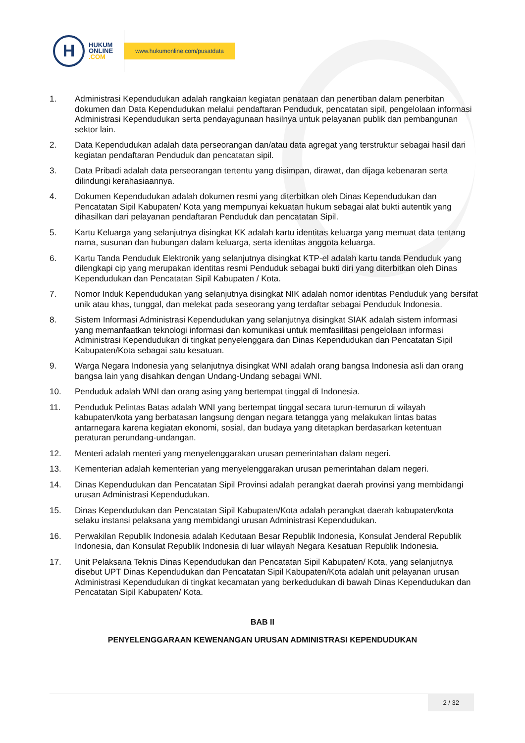H
HUKUM
ONLINE
.COM
www.hukumonline.com/pusatdata
1. Administrasi Kependudukan adalah rangkaian kegiatan penataan dan penertiban dalam penerbitan dokumen dan Data Kependudukan melalui pendaftaran Penduduk, pencatatan sipil, pengelolaan informasi Administrasi Kependudukan serta pendayagunaan hasilnya untuk pelayanan publik dan pembangunan sektor lain.
2. Data Kependudukan adalah data perseorangan dan/atau data agregat yang terstruktur sebagai hasil dari kegiatan pendaftaran Penduduk dan pencatatan sipil.
3. Data Pribadi adalah data perseorangan tertentu yang disimpan, dirawat, dan dijaga kebenaran serta dilindungi kerahasiaannya.
4. Dokumen Kependudukan adalah dokumen resmi yang diterbitkan oleh Dinas Kependudukan dan Pencatatan Sipil Kabupaten/ Kota yang mempunyai kekuatan hukum sebagai alat bukti autentik yang dihasilkan dari pelayanan pendaftaran Penduduk dan pencatatan Sipil.
5. Kartu Keluarga yang selanjutnya disingkat KK adalah kartu identitas keluarga yang memuat data tentang nama, susunan dan hubungan dalam keluarga, serta identitas anggota keluarga.
6. Kartu Tanda Penduduk Elektronik yang selanjutnya disingkat KTP-el adalah kartu tanda Penduduk yang dilengkapi cip yang merupakan identitas resmi Penduduk sebagai bukti diri yang diterbitkan oleh Dinas Kependudukan dan Pencatatan Sipil Kabupaten / Kota.
7. Nomor Induk Kependudukan yang selanjutnya disingkat NIK adalah nomor identitas Penduduk yang bersifat unik atau khas, tunggal, dan melekat pada seseorang yang terdaftar sebagai Penduduk Indonesia.
8. Sistem Informasi Administrasi Kependudukan yang selanjutnya disingkat SIAK adalah sistem informasi yang memanfaatkan teknologi informasi dan komunikasi untuk memfasilitasi pengelolaan informasi Administrasi Kependudukan di tingkat penyelenggara dan Dinas Kependudukan dan Pencatatan Sipil Kabupaten/Kota sebagai satu kesatuan.
9. Warga Negara Indonesia yang selanjutnya disingkat WNI adalah orang bangsa Indonesia asli dan orang bangsa lain yang disahkan dengan Undang-Undang sebagai WNI.
10. Penduduk adalah WNI dan orang asing yang bertempat tinggal di Indonesia.
11. Penduduk Pelintas Batas adalah WNI yang bertempat tinggal secara turun-temurun di wilayah kabupaten/kota yang berbatasan langsung dengan negara tetangga yang melakukan lintas batas antarnegara karena kegiatan ekonomi, sosial, dan budaya yang ditetapkan berdasarkan ketentuan peraturan perundang-undangan.
12. Menteri adalah menteri yang menyelenggarakan urusan pemerintahan dalam negeri.
13. Kementerian adalah kementerian yang menyelenggarakan urusan pemerintahan dalam negeri.
14. Dinas Kependudukan dan Pencatatan Sipil Provinsi adalah perangkat daerah provinsi yang membidangi urusan Administrasi Kependudukan.
15. Dinas Kependudukan dan Pencatatan Sipil Kabupaten/Kota adalah perangkat daerah kabupaten/kota selaku instansi pelaksana yang membidangi urusan Administrasi Kependudukan.
16. Perwakilan Republik Indonesia adalah Kedutaan Besar Republik Indonesia, Konsulat Jenderal Republik Indonesia, dan Konsulat Republik Indonesia di luar wilayah Negara Kesatuan Republik Indonesia.
17. Unit Pelaksana Teknis Dinas Kependudukan dan Pencatatan Sipil Kabupaten/ Kota, yang selanjutnya disebut UPT Dinas Kependudukan dan Pencatatan Sipil Kabupaten/Kota adalah unit pelayanan urusan Administrasi Kependudukan di tingkat kecamatan yang berkedudukan di bawah Dinas Kependudukan dan Pencatatan Sipil Kabupaten/ Kota.
BAB II
PENYELENGGARAAN KEWENANGAN URUSAN ADMINISTRASI KEPENDUDUKAN
2 / 32